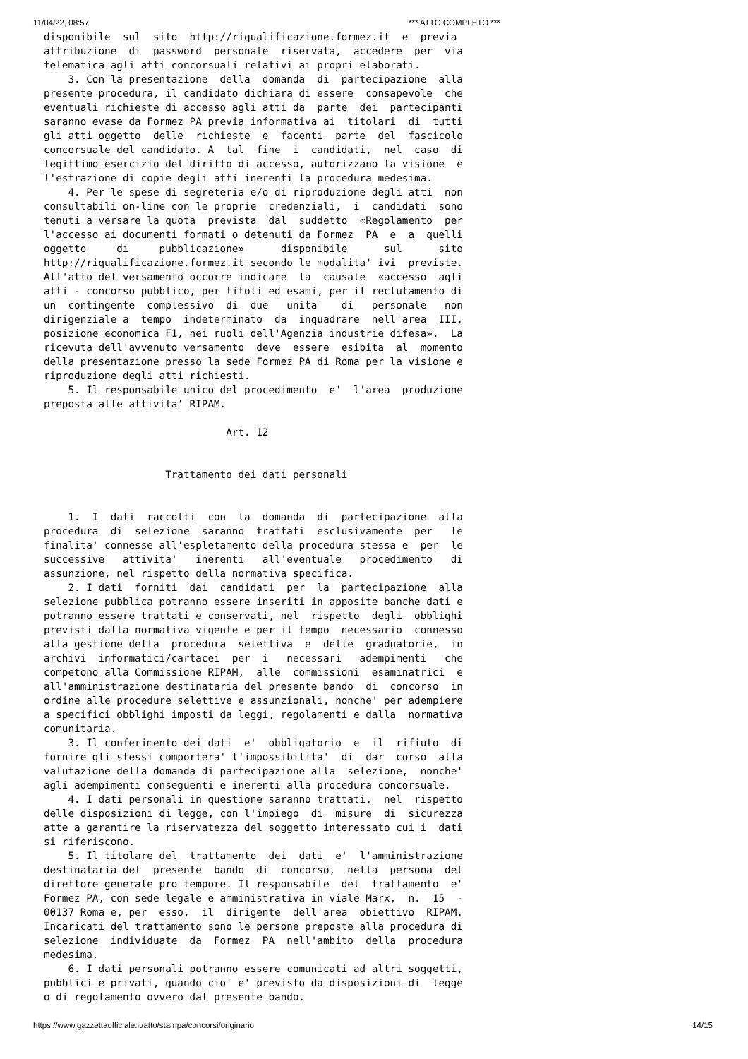11/04/22, 08:57 *** ATTO COMPLETO ***
disponibile  sul  sito  http://riqualificazione.formez.it  e  previa
attribuzione  di  password  personale  riservata,  accedere  per  via
telematica agli atti concorsuali relativi ai propri elaborati.
    3. Con la presentazione  della  domanda  di  partecipazione  alla
presente procedura, il candidato dichiara di essere  consapevole  che
eventuali richieste di accesso agli atti da  parte  dei  partecipanti
saranno evase da Formez PA previa informativa ai  titolari  di  tutti
gli atti oggetto  delle  richieste  e  facenti  parte  del  fascicolo
concorsuale del candidato. A  tal  fine  i  candidati,  nel  caso  di
legittimo esercizio del diritto di accesso, autorizzano la visione  e
l'estrazione di copie degli atti inerenti la procedura medesima.
    4. Per le spese di segreteria e/o di riproduzione degli atti  non
consultabili on-line con le proprie  credenziali,  i  candidati  sono
tenuti a versare la quota  prevista  dal  suddetto  «Regolamento  per
l'accesso ai documenti formati o detenuti da Formez  PA  e  a  quelli
oggetto     di     pubblicazione»      disponibile      sul      sito
http://riqualificazione.formez.it secondo le modalita' ivi  previste.
All'atto del versamento occorre indicare  la  causale  «accesso  agli
atti - concorso pubblico, per titoli ed esami, per il reclutamento di
un  contingente  complessivo  di  due   unita'   di   personale   non
dirigenziale a  tempo  indeterminato  da  inquadrare  nell'area  III,
posizione economica F1, nei ruoli dell'Agenzia industrie difesa».  La
ricevuta dell'avvenuto versamento  deve  essere  esibita  al  momento
della presentazione presso la sede Formez PA di Roma per la visione e
riproduzione degli atti richiesti.
    5. Il responsabile unico del procedimento  e'  l'area  produzione
preposta alle attivita' RIPAM.

                              Art. 12


                    Trattamento dei dati personali


    1.  I  dati  raccolti  con  la  domanda  di  partecipazione  alla
procedura  di  selezione  saranno  trattati  esclusivamente  per   le
finalita' connesse all'espletamento della procedura stessa e  per  le
successive   attivita'   inerenti   all'eventuale   procedimento   di
assunzione, nel rispetto della normativa specifica.
    2. I dati  forniti  dai  candidati  per  la  partecipazione  alla
selezione pubblica potranno essere inseriti in apposite banche dati e
potranno essere trattati e conservati, nel  rispetto  degli  obblighi
previsti dalla normativa vigente e per il tempo  necessario  connesso
alla gestione della  procedura  selettiva  e  delle  graduatorie,  in
archivi  informatici/cartacei  per  i   necessari   adempimenti   che
competono alla Commissione RIPAM,  alle  commissioni  esaminatrici  e
all'amministrazione destinataria del presente bando  di  concorso  in
ordine alle procedure selettive e assunzionali, nonche' per adempiere
a specifici obblighi imposti da leggi, regolamenti e dalla  normativa
comunitaria.
    3. Il conferimento dei dati  e'  obbligatorio  e  il  rifiuto  di
fornire gli stessi comportera' l'impossibilita'  di  dar  corso  alla
valutazione della domanda di partecipazione alla  selezione,  nonche'
agli adempimenti conseguenti e inerenti alla procedura concorsuale.
    4. I dati personali in questione saranno trattati,  nel  rispetto
delle disposizioni di legge, con l'impiego  di  misure  di  sicurezza
atte a garantire la riservatezza del soggetto interessato cui i  dati
si riferiscono.
    5. Il titolare del  trattamento  dei  dati  e'  l'amministrazione
destinataria del  presente  bando  di  concorso,  nella  persona  del
direttore generale pro tempore. Il responsabile  del  trattamento  e'
Formez PA, con sede legale e amministrativa in viale Marx,  n.  15  -
00137 Roma e, per  esso,  il  dirigente  dell'area  obiettivo  RIPAM.
Incaricati del trattamento sono le persone preposte alla procedura di
selezione  individuate  da  Formez  PA  nell'ambito  della  procedura
medesima.
    6. I dati personali potranno essere comunicati ad altri soggetti,
pubblici e privati, quando cio' e' previsto da disposizioni di  legge
o di regolamento ovvero dal presente bando.
https://www.gazzettaufficiale.it/atto/stampa/concorsi/originario 14/15